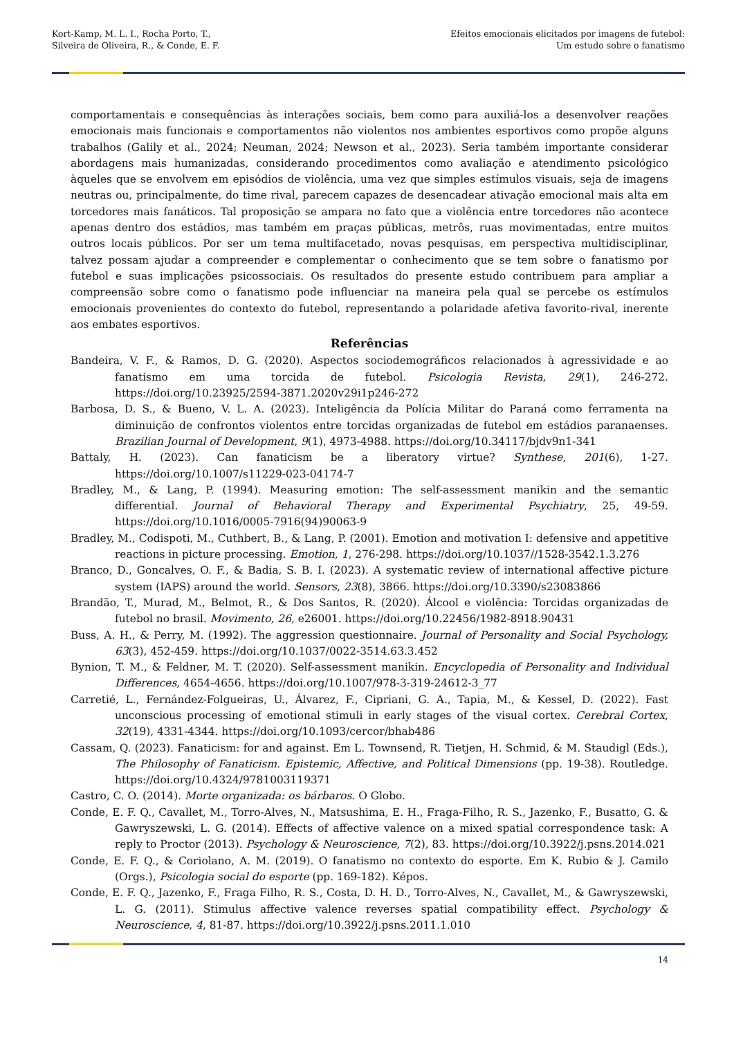Kort-Kamp, M. L. I., Rocha Porto, T.,
Silveira de Oliveira, R., & Conde, E. F.
Efeitos emocionais elicitados por imagens de futebol:
Um estudo sobre o fanatismo
comportamentais e consequências às interações sociais, bem como para auxiliá-los a desenvolver reações emocionais mais funcionais e comportamentos não violentos nos ambientes esportivos como propõe alguns trabalhos (Galily et al., 2024; Neuman, 2024; Newson et al., 2023). Seria também importante considerar abordagens mais humanizadas, considerando procedimentos como avaliação e atendimento psicológico àqueles que se envolvem em episódios de violência, uma vez que simples estímulos visuais, seja de imagens neutras ou, principalmente, do time rival, parecem capazes de desencadear ativação emocional mais alta em torcedores mais fanáticos. Tal proposição se ampara no fato que a violência entre torcedores não acontece apenas dentro dos estádios, mas também em praças públicas, metrôs, ruas movimentadas, entre muitos outros locais públicos. Por ser um tema multifacetado, novas pesquisas, em perspectiva multidisciplinar, talvez possam ajudar a compreender e complementar o conhecimento que se tem sobre o fanatismo por futebol e suas implicações psicossociais. Os resultados do presente estudo contribuem para ampliar a compreensão sobre como o fanatismo pode influenciar na maneira pela qual se percebe os estímulos emocionais provenientes do contexto do futebol, representando a polaridade afetiva favorito-rival, inerente aos embates esportivos.
Referências
Bandeira, V. F., & Ramos, D. G. (2020). Aspectos sociodemográficos relacionados à agressividade e ao fanatismo em uma torcida de futebol. Psicologia Revista, 29(1), 246-272. https://doi.org/10.23925/2594-3871.2020v29i1p246-272
Barbosa, D. S., & Bueno, V. L. A. (2023). Inteligência da Polícia Militar do Paraná como ferramenta na diminuição de confrontos violentos entre torcidas organizadas de futebol em estádios paranaenses. Brazilian Journal of Development, 9(1), 4973-4988. https://doi.org/10.34117/bjdv9n1-341
Battaly, H. (2023). Can fanaticism be a liberatory virtue? Synthese, 201(6), 1-27. https://doi.org/10.1007/s11229-023-04174-7
Bradley, M., & Lang, P. (1994). Measuring emotion: The self-assessment manikin and the semantic differential. Journal of Behavioral Therapy and Experimental Psychiatry, 25, 49-59. https://doi.org/10.1016/0005-7916(94)90063-9
Bradley, M., Codispoti, M., Cuthbert, B., & Lang, P. (2001). Emotion and motivation I: defensive and appetitive reactions in picture processing. Emotion, 1, 276-298. https://doi.org/10.1037//1528-3542.1.3.276
Branco, D., Goncalves, O. F., & Badia, S. B. I. (2023). A systematic review of international affective picture system (IAPS) around the world. Sensors, 23(8), 3866. https://doi.org/10.3390/s23083866
Brandão, T., Murad, M., Belmot, R., & Dos Santos, R. (2020). Álcool e violência: Torcidas organizadas de futebol no brasil. Movimento, 26, e26001. https://doi.org/10.22456/1982-8918.90431
Buss, A. H., & Perry, M. (1992). The aggression questionnaire. Journal of Personality and Social Psychology, 63(3), 452-459. https://doi.org/10.1037/0022-3514.63.3.452
Bynion, T. M., & Feldner, M. T. (2020). Self-assessment manikin. Encyclopedia of Personality and Individual Differences, 4654-4656. https://doi.org/10.1007/978-3-319-24612-3_77
Carretié, L., Fernández-Folgueiras, U., Álvarez, F., Cipriani, G. A., Tapia, M., & Kessel, D. (2022). Fast unconscious processing of emotional stimuli in early stages of the visual cortex. Cerebral Cortex, 32(19), 4331-4344. https://doi.org/10.1093/cercor/bhab486
Cassam, Q. (2023). Fanaticism: for and against. Em L. Townsend, R. Tietjen, H. Schmid, & M. Staudigl (Eds.), The Philosophy of Fanaticism. Epistemic, Affective, and Political Dimensions (pp. 19-38). Routledge. https://doi.org/10.4324/9781003119371
Castro, C. O. (2014). Morte organizada: os bárbaros. O Globo.
Conde, E. F. Q., Cavallet, M., Torro-Alves, N., Matsushima, E. H., Fraga-Filho, R. S., Jazenko, F., Busatto, G. & Gawryszewski, L. G. (2014). Effects of affective valence on a mixed spatial correspondence task: A reply to Proctor (2013). Psychology & Neuroscience, 7(2), 83. https://doi.org/10.3922/j.psns.2014.021
Conde, E. F. Q., & Coriolano, A. M. (2019). O fanatismo no contexto do esporte. Em K. Rubio & J. Camilo (Orgs.), Psicologia social do esporte (pp. 169-182). Képos.
Conde, E. F. Q., Jazenko, F., Fraga Filho, R. S., Costa, D. H. D., Torro-Alves, N., Cavallet, M., & Gawryszewski, L. G. (2011). Stimulus affective valence reverses spatial compatibility effect. Psychology & Neuroscience, 4, 81-87. https://doi.org/10.3922/j.psns.2011.1.010
14